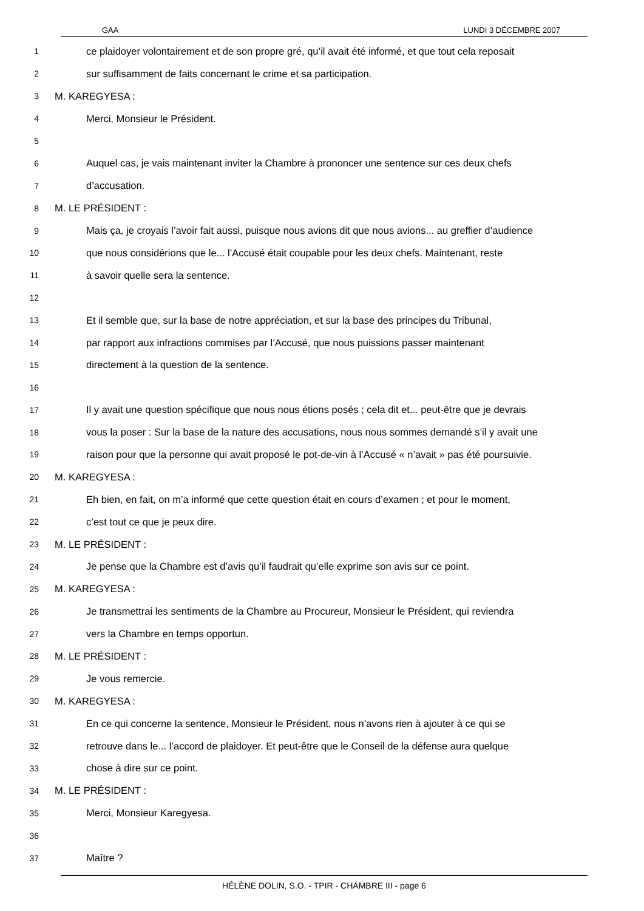GAA LUNDI 3 DÉCEMBRE 2007
1
ce plaidoyer volontairement et de son propre gré, qu’il avait été informé, et que tout cela reposait
2
sur suffisamment de faits concernant le crime et sa participation.
3
M. KAREGYESA :
4
Merci, Monsieur le Président.
5
6
Auquel cas, je vais maintenant inviter la Chambre à prononcer une sentence sur ces deux chefs
7
d’accusation.
8
M. LE PRÉSIDENT :
9
Mais ça, je croyais l’avoir fait aussi, puisque nous avions dit que nous avions... au greffier d’audience
10
que nous considérions que le... l’Accusé était coupable pour les deux chefs. Maintenant, reste
11
à savoir quelle sera la sentence.
12
13
Et il semble que, sur la base de notre appréciation, et sur la base des principes du Tribunal,
14
par rapport aux infractions commises par l’Accusé, que nous puissions passer maintenant
15
directement à la question de la sentence.
16
17
Il y avait une question spécifique que nous nous étions posés ; cela dit et... peut-être que je devrais
18
vous la poser : Sur la base de la nature des accusations, nous nous sommes demandé s’il y avait une
19
raison pour que la personne qui avait proposé le pot-de-vin à l’Accusé « n’avait » pas été poursuivie.
20
M. KAREGYESA :
21
Eh bien, en fait, on m’a informé que cette question était en cours d’examen ; et pour le moment,
22
c’est tout ce que je peux dire.
23
M. LE PRÉSIDENT :
24
Je pense que la Chambre est d’avis qu’il faudrait qu’elle exprime son avis sur ce point.
25
M. KAREGYESA :
26
Je transmettrai les sentiments de la Chambre au Procureur, Monsieur le Président, qui reviendra
27
vers la Chambre en temps opportun.
28
M. LE PRÉSIDENT :
29
Je vous remercie.
30
M. KAREGYESA :
31
En ce qui concerne la sentence, Monsieur le Président, nous n’avons rien à ajouter à ce qui se
32
retrouve dans le... l’accord de plaidoyer. Et peut-être que le Conseil de la défense aura quelque
33
chose à dire sur ce point.
34
M. LE PRÉSIDENT :
35
Merci, Monsieur Karegyesa.
36
37
Maître ?
HÉLÈNE DOLIN, S.O. - TPIR - CHAMBRE III - page 6